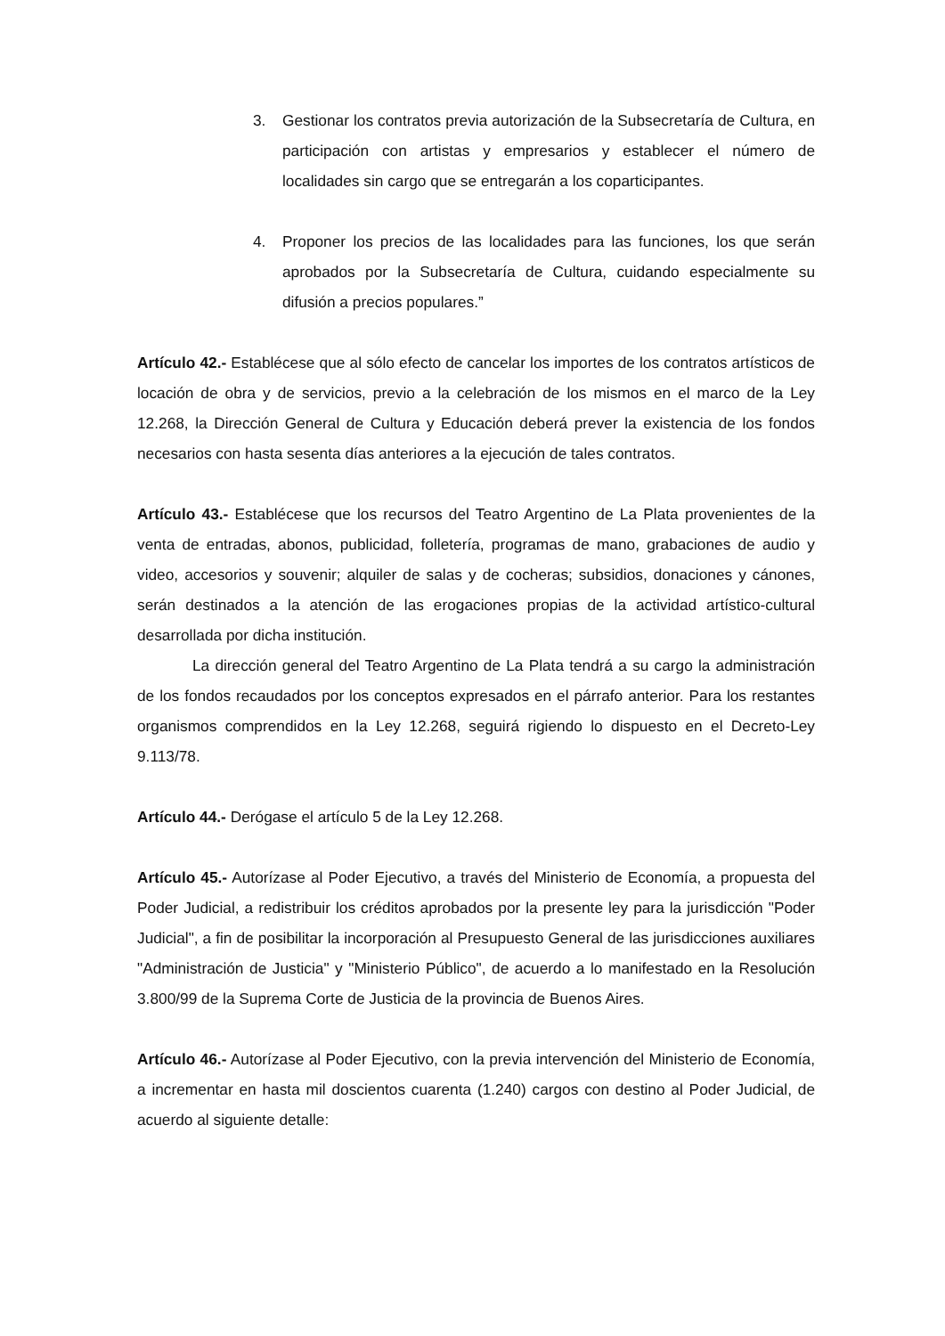3. Gestionar los contratos previa autorización de la Subsecretaría de Cultura, en participación con artistas y empresarios y establecer el número de localidades sin cargo que se entregarán a los coparticipantes.
4. Proponer los precios de las localidades para las funciones, los que serán aprobados por la Subsecretaría de Cultura, cuidando especialmente su difusión a precios populares.”
Artículo 42.- Establécese que al sólo efecto de cancelar los importes de los contratos artísticos de locación de obra y de servicios, previo a la celebración de los mismos en el marco de la Ley 12.268, la Dirección General de Cultura y Educación deberá prever la existencia de los fondos necesarios con hasta sesenta días anteriores a la ejecución de tales contratos.
Artículo 43.- Establécese que los recursos del Teatro Argentino de La Plata provenientes de la venta de entradas, abonos, publicidad, folletería, programas de mano, grabaciones de audio y video, accesorios y souvenir; alquiler de salas y de cocheras; subsidios, donaciones y cánones, serán destinados a la atención de las erogaciones propias de la actividad artístico-cultural desarrollada por dicha institución.
La dirección general del Teatro Argentino de La Plata tendrá a su cargo la administración de los fondos recaudados por los conceptos expresados en el párrafo anterior. Para los restantes organismos comprendidos en la Ley 12.268, seguirá rigiendo lo dispuesto en el Decreto-Ley 9.113/78.
Artículo 44.- Derógase el artículo 5 de la Ley 12.268.
Artículo 45.- Autorízase al Poder Ejecutivo, a través del Ministerio de Economía, a propuesta del Poder Judicial, a redistribuir los créditos aprobados por la presente ley para la jurisdicción "Poder Judicial", a fin de posibilitar la incorporación al Presupuesto General de las jurisdicciones auxiliares "Administración de Justicia" y "Ministerio Público", de acuerdo a lo manifestado en la Resolución 3.800/99 de la Suprema Corte de Justicia de la provincia de Buenos Aires.
Artículo 46.- Autorízase al Poder Ejecutivo, con la previa intervención del Ministerio de Economía, a incrementar en hasta mil doscientos cuarenta (1.240) cargos con destino al Poder Judicial, de acuerdo al siguiente detalle: